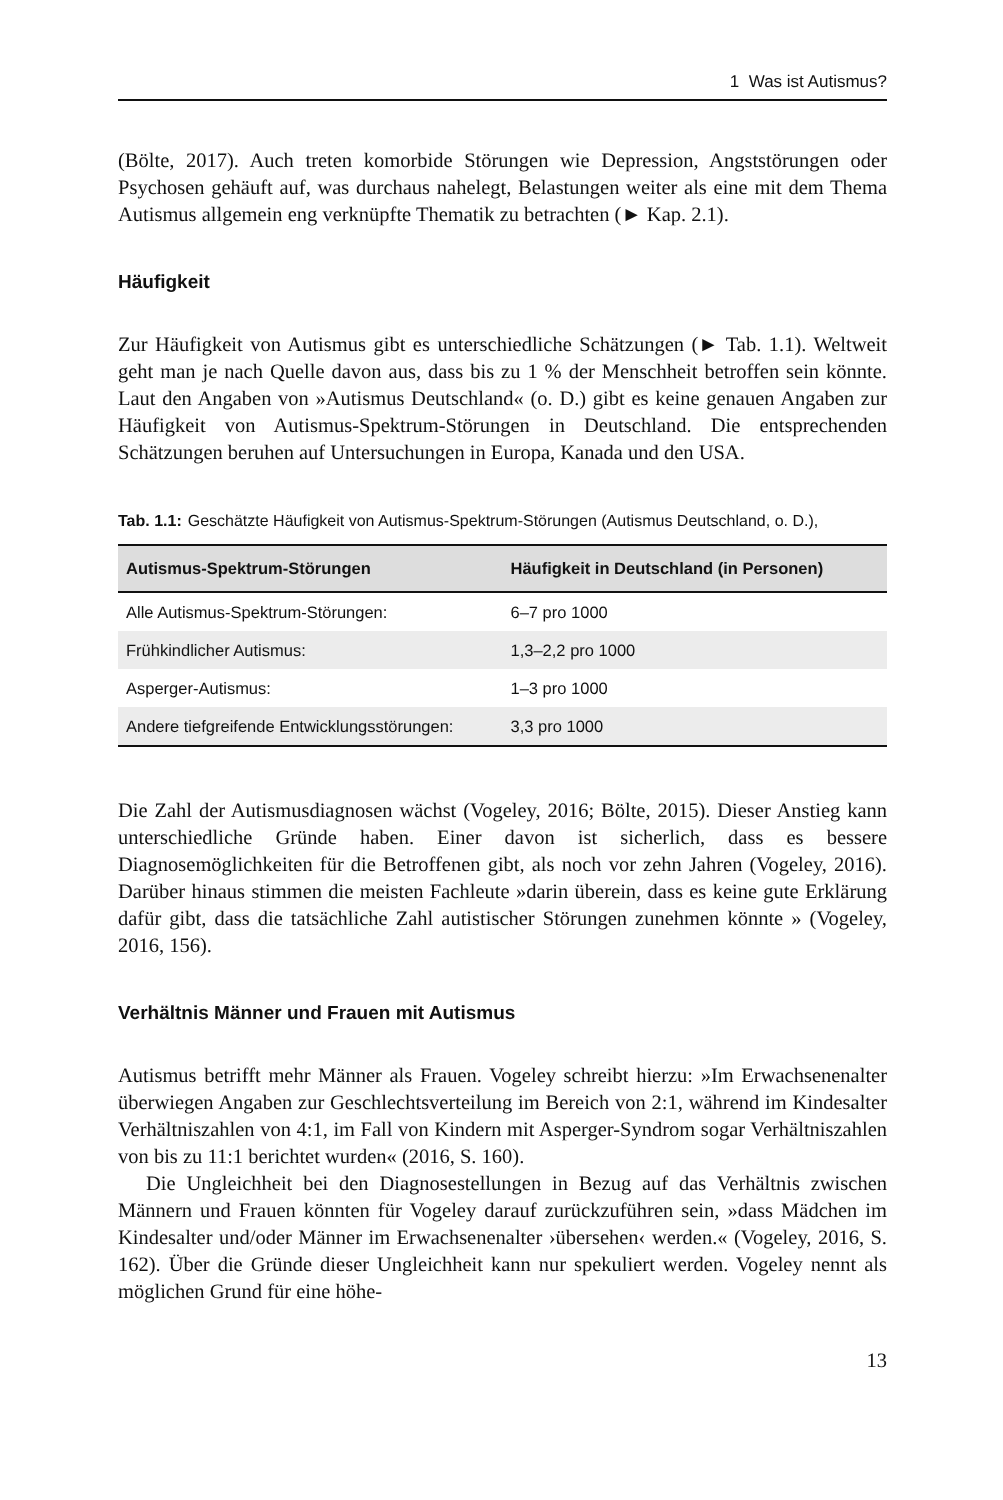1 Was ist Autismus?
(Bölte, 2017). Auch treten komorbide Störungen wie Depression, Angststörungen oder Psychosen gehäuft auf, was durchaus nahelegt, Belastungen weiter als eine mit dem Thema Autismus allgemein eng verknüpfte Thematik zu betrachten (► Kap. 2.1).
Häufigkeit
Zur Häufigkeit von Autismus gibt es unterschiedliche Schätzungen (► Tab. 1.1). Weltweit geht man je nach Quelle davon aus, dass bis zu 1 % der Menschheit betroffen sein könnte. Laut den Angaben von »Autismus Deutschland« (o. D.) gibt es keine genauen Angaben zur Häufigkeit von Autismus-Spektrum-Störungen in Deutschland. Die entsprechenden Schätzungen beruhen auf Untersuchungen in Europa, Kanada und den USA.
Tab. 1.1: Geschätzte Häufigkeit von Autismus-Spektrum-Störungen (Autismus Deutschland, o. D.),
| Autismus-Spektrum-Störungen | Häufigkeit in Deutschland (in Personen) |
| --- | --- |
| Alle Autismus-Spektrum-Störungen: | 6–7 pro 1000 |
| Frühkindlicher Autismus: | 1,3–2,2 pro 1000 |
| Asperger-Autismus: | 1–3 pro 1000 |
| Andere tiefgreifende Entwicklungsstörungen: | 3,3 pro 1000 |
Die Zahl der Autismusdiagnosen wächst (Vogeley, 2016; Bölte, 2015). Dieser Anstieg kann unterschiedliche Gründe haben. Einer davon ist sicherlich, dass es bessere Diagnosemöglichkeiten für die Betroffenen gibt, als noch vor zehn Jahren (Vogeley, 2016). Darüber hinaus stimmen die meisten Fachleute »darin überein, dass es keine gute Erklärung dafür gibt, dass die tatsächliche Zahl autistischer Störungen zunehmen könnte » (Vogeley, 2016, 156).
Verhältnis Männer und Frauen mit Autismus
Autismus betrifft mehr Männer als Frauen. Vogeley schreibt hierzu: »Im Erwachsenenalter überwiegen Angaben zur Geschlechtsverteilung im Bereich von 2:1, während im Kindesalter Verhältniszahlen von 4:1, im Fall von Kindern mit Asperger-Syndrom sogar Verhältniszahlen von bis zu 11:1 berichtet wurden« (2016, S. 160).
Die Ungleichheit bei den Diagnosestellungen in Bezug auf das Verhältnis zwischen Männern und Frauen könnten für Vogeley darauf zurückzuführen sein, »dass Mädchen im Kindesalter und/oder Männer im Erwachsenenalter ›übersehen‹ werden.« (Vogeley, 2016, S. 162). Über die Gründe dieser Ungleichheit kann nur spekuliert werden. Vogeley nennt als möglichen Grund für eine höhe-
13